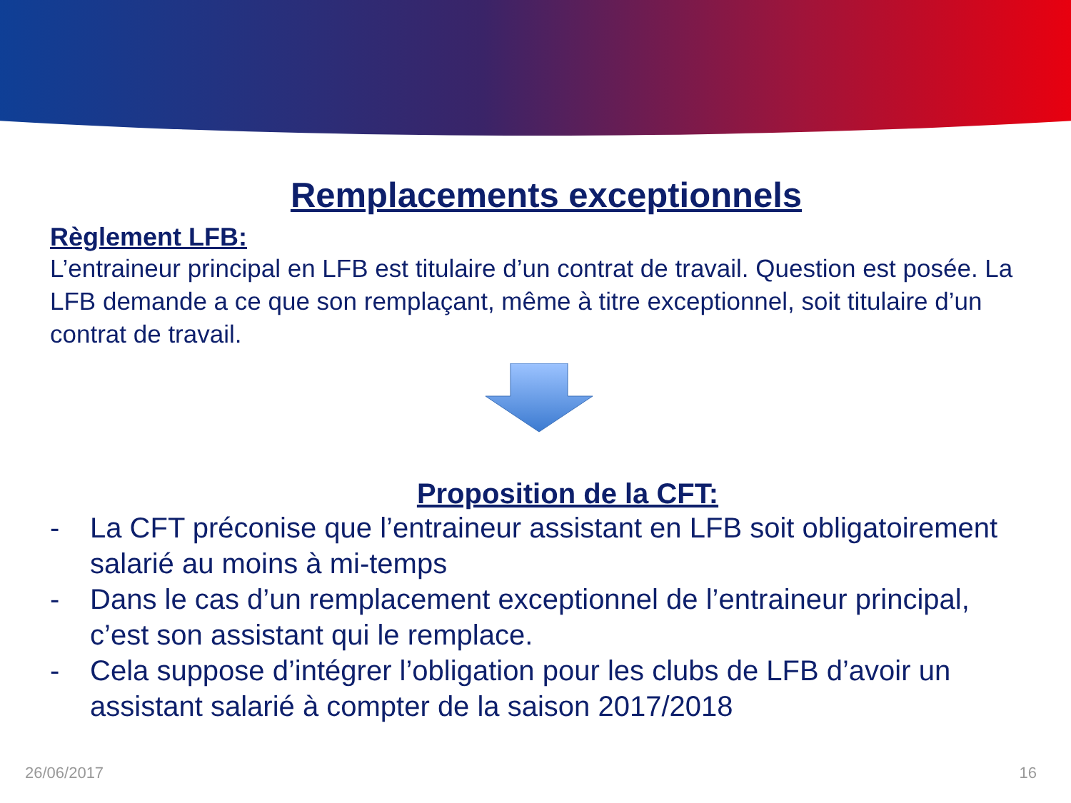Remplacements exceptionnels
Règlement LFB:
L’entraineur principal en LFB est titulaire d’un contrat de travail. Question est posée. La LFB demande a ce que son remplaçant, même à titre exceptionnel, soit titulaire d’un contrat de travail.
Proposition de la CFT:
- La CFT préconise que l’entraineur assistant en LFB soit obligatoirement salarié au moins à mi-temps
- Dans le cas d’un remplacement exceptionnel de l’entraineur principal, c’est son assistant qui le remplace.
- Cela suppose d’intégrer l’obligation pour les clubs de LFB d’avoir un assistant salarié à compter de la saison 2017/2018
26/06/2017 16